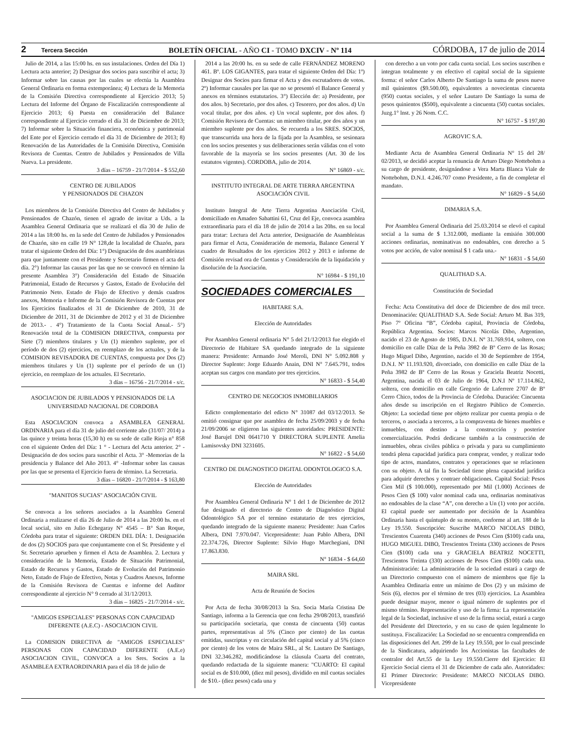2 Tercera Sección
BOLETÍN OFICIAL - AÑO CI - TOMO DXCIV - Nº 114
CÓRDOBA, 17 de julio de 2014
Julio de 2014, a las 15:00 hs. en sus instalaciones. Orden del Día 1) Lectura acta anterior; 2) Designar dos socios para suscribir el acta; 3) Informar sobre las causas por las cuales se efectúa la Asamblea General Ordinaria en forma extemporánea; 4) Lectura de la Memoria de la Comisión Directiva correspondiente al Ejercicio 2013; 5) Lectura del Informe del Órgano de Fiscalización correspondiente al Ejercicio 2013; 6) Puesta en consideración del Balance correspondiente al Ejercicio cerrado el día 31 de Diciembre de 2013; 7) Informar sobre la Situación financiera, económica y patrimonial del Ente por el Ejercicio cerrado el día 31 de Diciembre de 2013; 8) Renovación de las Autoridades de la Comisión Directiva, Comisión Revisora de Cuentas. Centro de Jubilados y Pensionados de Villa Nueva. La presidente.
3 días – 16759 - 21/7/2014 - $ 552,60
CENTRO DE JUBILADOS
Y PENSIONADOS DE CHAZON
Los miembros de la Comisión Directiva del Centro de Jubilados y Pensionados de Chazón, tienen el agrado de invitar a Uds. a la Asamblea General Ordinaria que se realizará el día 30 de Julio de 2014 a las 18:00 hs. en la sede del Centro de Jubilados y Pensionados de Chazón, sito en calle 19 N° 128,de la localidad de Chazón, para tratar el siguiente Orden del Día: 1°) Designación de dos asambleístas para que juntamente con el Presidente y Secretario firmen el acta del día. 2°) Informar las causas por las que no se convocó en término la presente Asamblea 3°) Consideración del Estado de Situación Patrimonial, Estado de Recursos y Gastos, Estado de Evolución del Patrimonio Neto. Estado de Flujo de Efectivo y demás cuadros anexos, Memoria e Informe de la Comisión Revisora de Cuentas por los Ejercicios finalizados el 31 de Diciembre de 2010, 31 de Diciembre de 2011, 31 de Diciembre de 2012 y el 31 de Diciembre de 2013.- . 4°) Tratamiento de la Cuota Social Anual.- 5°) Renovación total de la COMISION DIRECTIVA, compuesta por Siete (7) miembros titulares y Un (1) miembro suplente, por el período de dos (2) ejercicios, en reemplazo de los actuales, y de la COMISION REVISADORA DE CUENTAS, compuesta por Dos (2) miembros titulares y Un (1) suplente por el período de un (1) ejercicio, en reemplazo de los actuales. El Secretario.
3 días – 16756 - 21/7/2014 - s/c.
ASOCIACION DE JUBILADOS Y PENSIONADOS DE LA UNIVERSIDAD NACIONAL DE CORDOBA
Esta ASOCIACION convoca a ASAMBLEA GENERAL ORDINARIA para el día 31 de julio del corriente año (31/07/ 2014) a las quince y treinta horas (15,30 h) en su sede de calle Rioja n° 858 con el siguiente Orden del Día: 1 ° - Lectura del Acta anterior. 2° -Designación de dos socios para suscribir el Acta. 3° -Memorias de la presidencia y Balance del Año 2013. 4° -Informar sobre las causas por las que se presenta el Ejercicio fuera de término. La Secretaria.
3 días – 16820 - 21/7/2014 - $ 163,80
"MANITOS SUCIAS" ASOCIACIÓN CIVIL
Se convoca a los señores asociados a la Asamblea General Ordinaria a realizarse el día 26 de Julio de 2014 a las 20:00 hs. en el local social, sito en Julio Echegaray N° 4545 – B° San Roque, Córdoba para tratar el siguiente: ORDEN DEL DÍA: 1. Designación de dos (2) SOCIOS para que conjuntamente con el Sr. Presidente y el Sr. Secretario aprueben y firmen el Acta de Asamblea. 2. Lectura y consideración de la Memoria, Estado de Situación Patrimonial, Estado de Recursos y Gastos, Estado de Evolución del Patrimonio Neto, Estado de Flujo de Efectivo, Notas y Cuadros Anexos, Informe de la Comisión Revisora de Cuentas e informe del Auditor correspondiente al ejercicio N° 9 cerrado al 31/12/2013.
3 días – 16825 - 21/7/2014 - s/c.
"AMIGOS ESPECIALES" PERSONAS CON CAPACIDAD DIFERENTE (A.E.C) - ASOCIACION CIVIL
La COMISION DIRECTIVA de "AMIGOS ESPECIALES" PERSONAS CON CAPACIDAD DIFERENTE (A.E.e) ASOCIACION CIVIL, CONVOCA a los Sres. Socios a la ASAMBLEA EXTRAORDINARIA para el día 18 de julio de
2014 a las 20:00 hs. en su sede de calle FERNÁNDEZ MORENO 461. Bº. LOS GIGANTES, para tratar el siguiente Orden del Día: 1º) Designar dos Socios para firmar el Acta y dos escrutadores de votos. 2º) Informar causales por las que no se presentó el Balance General y anexos en términos estatutarios. 3°) Elección de: a) Presidente, por dos años. b) Secretario, por dos años. c) Tesorero, por dos años. d) Un vocal titular, por dos años. e) Un vocal suplente, por dos años. f) Comisión Revisora de Cuentas: un miembro titular, por dos años y un miembro suplente por dos años. Se recuerda a los SRES. SOCIOS, que transcurrida una hora de la fijada por la Asamblea, se sesionara con los socios presentes y sus deliberaciones serán válidas con el voto favorable de la mayoría se los socios presentes (Art. 30 de los estatutos vigentes). CORDOBA, julio de 2014.
N° 16869 - s/c.
INSTITUTO INTEGRAL DE ARTE TIERRA ARGENTINA ASOCIACIÓN CIVIL
Instituto Integral de Arte Tierra Argentina Asociación Civil, domiciliado en Amadeo Sabattini 61, Cruz del Eje, convoca asamblea extraordinaria para el día 18 de julio de 2014 a las 20hs. en su local para tratar: Lectura del Acta anterior, Designación de Asambleístas para firmar el Acta, Consideración de memoria, Balance General Y cuadro de Resultados de los ejercicios 2012 y 2013 e informe de Comisión revisad ora de Cuentas y Consideración de la liquidación y disolución de la Asociación.
N° 16984 - $ 191,10
SOCIEDADES COMERCIALES
HABITARE S.A.
Elección de Autoridades
Por Asamblea General ordinaria N° 5 del 21/12/2013 fue elegido el Directorio de Habitare SA quedando integrado de la siguiente manera: Presidente: Armando José Meroli, DNI N° 5.092.808 y Director Suplente: Jorge Eduardo Anain, DNI N° 7.645.791, todos aceptan sus cargos con mandato por tres ejercicios.
N° 16833 - $ 54,40
CENTRO DE NEGOCIOS INMOBILIARIOS
Edicto complementario del edicto N° 31087 del 03/12/2013. Se omitió consignar que por asamblea de fecha 25/09/2003 y de fecha 21/09/2006 se eligieron las siguientes autoridades: PRESIDENTE: José Barujel DNI 0641710 Y DIRECTORA SUPLENTE Amelia Lamisovsky DNI 3231605.
N° 16822 - $ 54,60
CENTRO DE DIAGNOSTICO DIGITAL ODONTOLOGICO S.A.
Elección de Autoridades
Por Asamblea General Ordinaria N° 1 del 1 de Diciembre de 2012 fue designado el directorio de Centro de Diagnóstico Digital Odontológico SA por el termino estatutario de tres ejercicios, quedando integrado de la siguiente manera: Presidente: Juan Carlos Albera, DNI 7.970.047. Vicepresidente: Juan Pablo Albera, DNI 22.374.726, Director Suplente: Silvio Hugo Marchegiani, DNI 17.863.830.
N° 16834 - $ 64,60
MAIRA SRL
Acta de Reunión de Socios
Por Acta de fecha 30/08/2013 la Sra. Socia María Cristina De Santiago, informa a la Gerencia que con fecha 29/08/2013, transfirió su participación societaria, que consta de cincuenta (50) cuotas partes, representativas al 5% (Cinco por ciento) de las cuotas emitidas, suscriptas y en circulación del capital social y al 5% (cinco por ciento) de los votos de Maira SRL, al Sr. Lautaro De Santiago, DNI 32.346.282, modificándose la cláusula Cuarta del contrato, quedando redactada de la siguiente manera: "CUARTO: El capital social es de $10.000, (diez mil pesos), dividido en mil cuotas sociales de $10.- (diez pesos) cada una y
con derecho a un voto por cada cuota social. Los socios suscriben e integran totalmente y en efectivo el capital social de la siguiente forma: el señor Carlos Alberto De Santiago la suma de pesos nueve mil quinientos ($9.500.00), equivalentes a novecientas cincuenta (950) cuotas sociales, y el señor Lautaro De Santiago la suma de pesos quinientos ($500), equivalente a cincuenta (50) cuotas sociales. Juzg.1° lnst. y 26 Nom. C.C.
N° 16757 - $ 197,80
AGROVIC S.A.
Mediante Acta de Asamblea General Ordinaria N° 15 del 28/ 02/2013, se decidió aceptar la renuncia de Arturo Diego Nottebohm a su cargo de presidente, designándose a Vera Marta Blanca Viale de Nottebohm, D.N.I. 4.246.707 como Presidente, a fin de completar el mandato.
N° 16829 - $ 54,60
DIMARIA S.A.
Por Asamblea General Ordinaria del 25.03.2014 se elevó el capital social a la suma de $ 1.312.000, mediante la emisión 300.000 acciones ordinarias, nominativas no endosables, con derecho a 5 votos por acción, de valor nominal $ 1 cada una.-
N° 16831 - $ 54,60
QUALITHAD S.A.
Constitución de Sociedad
Fecha: Acta Constitutiva del doce de Diciembre de dos mil trece. Denominación: QUALITHAD S.A. Sede Social: Arturo M. Bas 319, Piso 7º Oficina “B”, Córdoba capital, Provincia de Córdoba, República Argentina. Socios: Marcos Nicolás Dibo, Argentino, nacido el 23 de Agosto de 1985, D.N.I. Nº 31.769.914, soltero, con domicilio en calle Díaz de la Peña 3982 de Bº Cerro de las Rosas; Hugo Miguel Dibo, Argentino, nacido el 30 de Septiembre de 1954, D.N.I. Nº 11.193.920, divorciado, con domicilio en calle Díaz de la Peña 3982 de Bº Cerro de las Rosas y Graciela Beatriz Nocetti, Argentina, nacida el 03 de Julio de 1964, D.N.I Nº 17.114.862, soltera, con domicilio en calle Gregorio de Laferrere 2707 de Bº Cerro Chico, todos de la Provincia de Córdoba. Duración: Cincuenta años desde su inscripción en el Registro Público de Comercio. Objeto: La sociedad tiene por objeto realizar por cuenta propia o de terceros, o asociada a terceros, a la compraventa de bienes muebles e inmuebles, con destino a la construcción y posterior comercialización. Podrá dedicarse también a la construcción de inmuebles, obras civiles pública o privada y para su cumplimiento tendrá plena capacidad jurídica para comprar, vender, y realizar todo tipo de actos, mandatos, contratos y operaciones que se relacionen con su objeto. A tal fin la Sociedad tiene plena capacidad jurídica para adquirir derechos y contraer obligaciones. Capital Social: Pesos Cien Mil ($ 100.000), representado por Mil (1.000) Acciones de Pesos Cien ($ 100) valor nominal cada una, ordinarias nominativas no endosables de la clase “A”, con derecho a Un (1) voto por acción. El capital puede ser aumentado por decisión de la Asamblea Ordinaria hasta el quíntuplo de su monto, conforme al art. 188 de la Ley 19.550. Suscripción: Suscribe MARCO NICOLAS DIBO, Trescientos Cuarenta (340) acciones de Pesos Cien ($100) cada una, HUGO MIGUEL DIBO, Trescientos Treinta (330) acciones de Pesos Cien ($100) cada una y GRACIELA BEATRIZ NOCETTI, Trescientos Treinta (330) acciones de Pesos Cien ($100) cada una. Administración: La administración de la sociedad estará a cargo de un Directorio compuesto con el número de miembros que fije la Asamblea Ordinaria entre un mínimo de Dos (2) y un máximo de Seis (6), electos por el término de tres (03) ejercicios. La Asamblea puede designar mayor, menor o igual número de suplentes por el mismo término. Representación y uso de la firma: La representación legal de la Sociedad, inclusive el uso de la firma social, estará a cargo del Presidente del Directorio, y en su caso de quien legalmente lo sustituya. Fiscalización: La Sociedad no se encuentra comprendida en las disposiciones del Art. 299 de la Ley 19.550, por lo cual prescinde de la Sindicatura, adquiriendo los Accionistas las facultades de contralor del Art.55 de la Ley 19.550.Cierre del Ejercicio: El Ejercicio Social cierra el 31 de Diciembre de cada año. Autoridades: El Primer Directorio: Presidente: MARCO NICOLAS DIBO. Vicepresidente